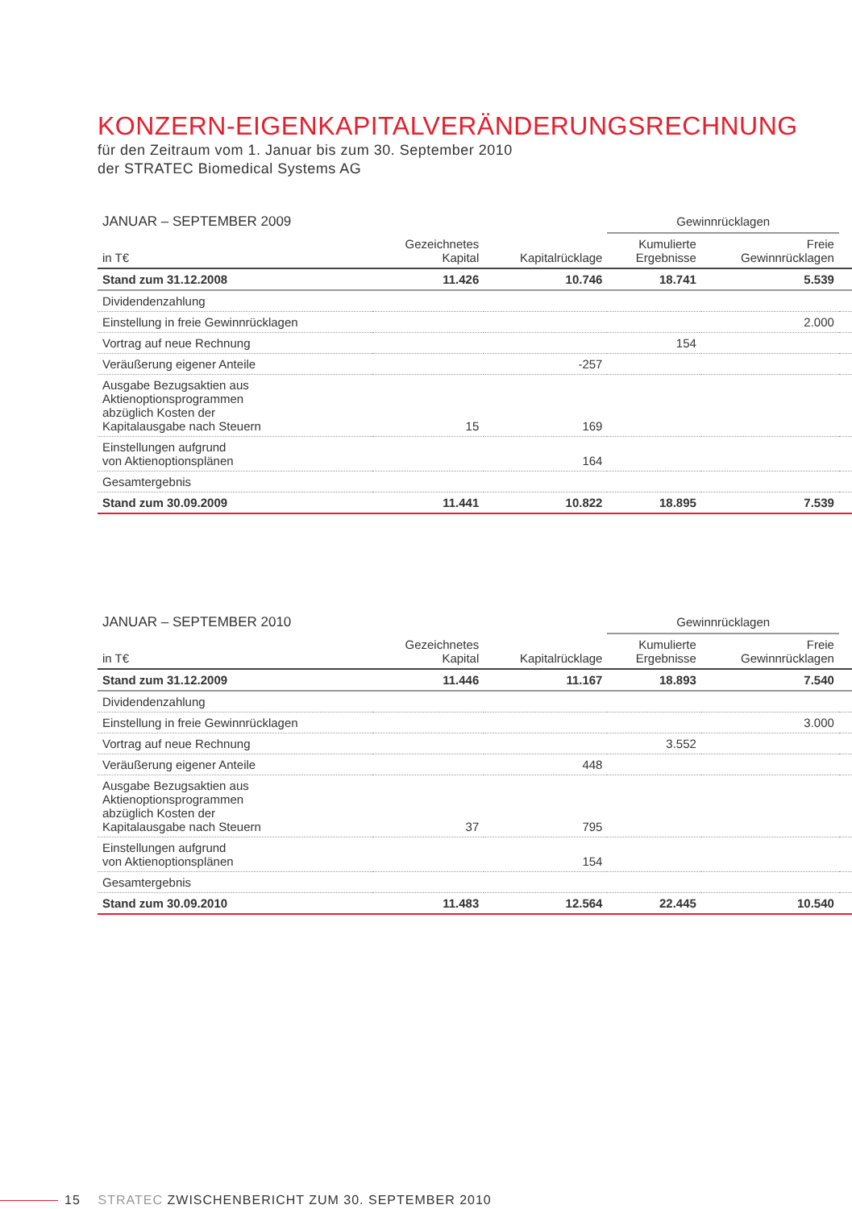KONZERN-EIGENKAPITALVERÄNDERUNGSRECHNUNG
für den Zeitraum vom 1. Januar bis zum 30. September 2010
der STRATEC Biomedical Systems AG
| JANUAR – SEPTEMBER 2009 | | | Gewinnrücklagen | | |
| in T€ | Gezeichnetes Kapital | Kapitalrücklage | Kumulierte Ergebnisse | Freie Gewinnrücklagen | |
| Stand zum 31.12.2008 | 11.426 | 10.746 | 18.741 | 5.539 | |
| Dividendenzahlung | | | | | |
| Einstellung in freie Gewinnrücklagen | | | | 2.000 | |
| Vortrag auf neue Rechnung | | | 154 | | |
| Veräußerung eigener Anteile | | -257 | | | |
| Ausgabe Bezugsaktien aus Aktienoptionsprogrammen abzüglich Kosten der Kapitalausgabe nach Steuern | 15 | 169 | | | |
| Einstellungen aufgrund von Aktienoptionsplänen | | 164 | | | |
| Gesamtergebnis | | | | | |
| Stand zum 30.09.2009 | 11.441 | 10.822 | 18.895 | 7.539 | |
| JANUAR – SEPTEMBER 2010 | | | Gewinnrücklagen | | |
| in T€ | Gezeichnetes Kapital | Kapitalrücklage | Kumulierte Ergebnisse | Freie Gewinnrücklagen | |
| Stand zum 31.12.2009 | 11.446 | 11.167 | 18.893 | 7.540 | |
| Dividendenzahlung | | | | | |
| Einstellung in freie Gewinnrücklagen | | | | 3.000 | |
| Vortrag auf neue Rechnung | | | 3.552 | | |
| Veräußerung eigener Anteile | | 448 | | | |
| Ausgabe Bezugsaktien aus Aktienoptionsprogrammen abzüglich Kosten der Kapitalausgabe nach Steuern | 37 | 795 | | | |
| Einstellungen aufgrund von Aktienoptionsplänen | | 154 | | | |
| Gesamtergebnis | | | | | |
| Stand zum 30.09.2010 | 11.483 | 12.564 | 22.445 | 10.540 | |
15 STRATEC ZWISCHENBERICHT ZUM 30. SEPTEMBER 2010